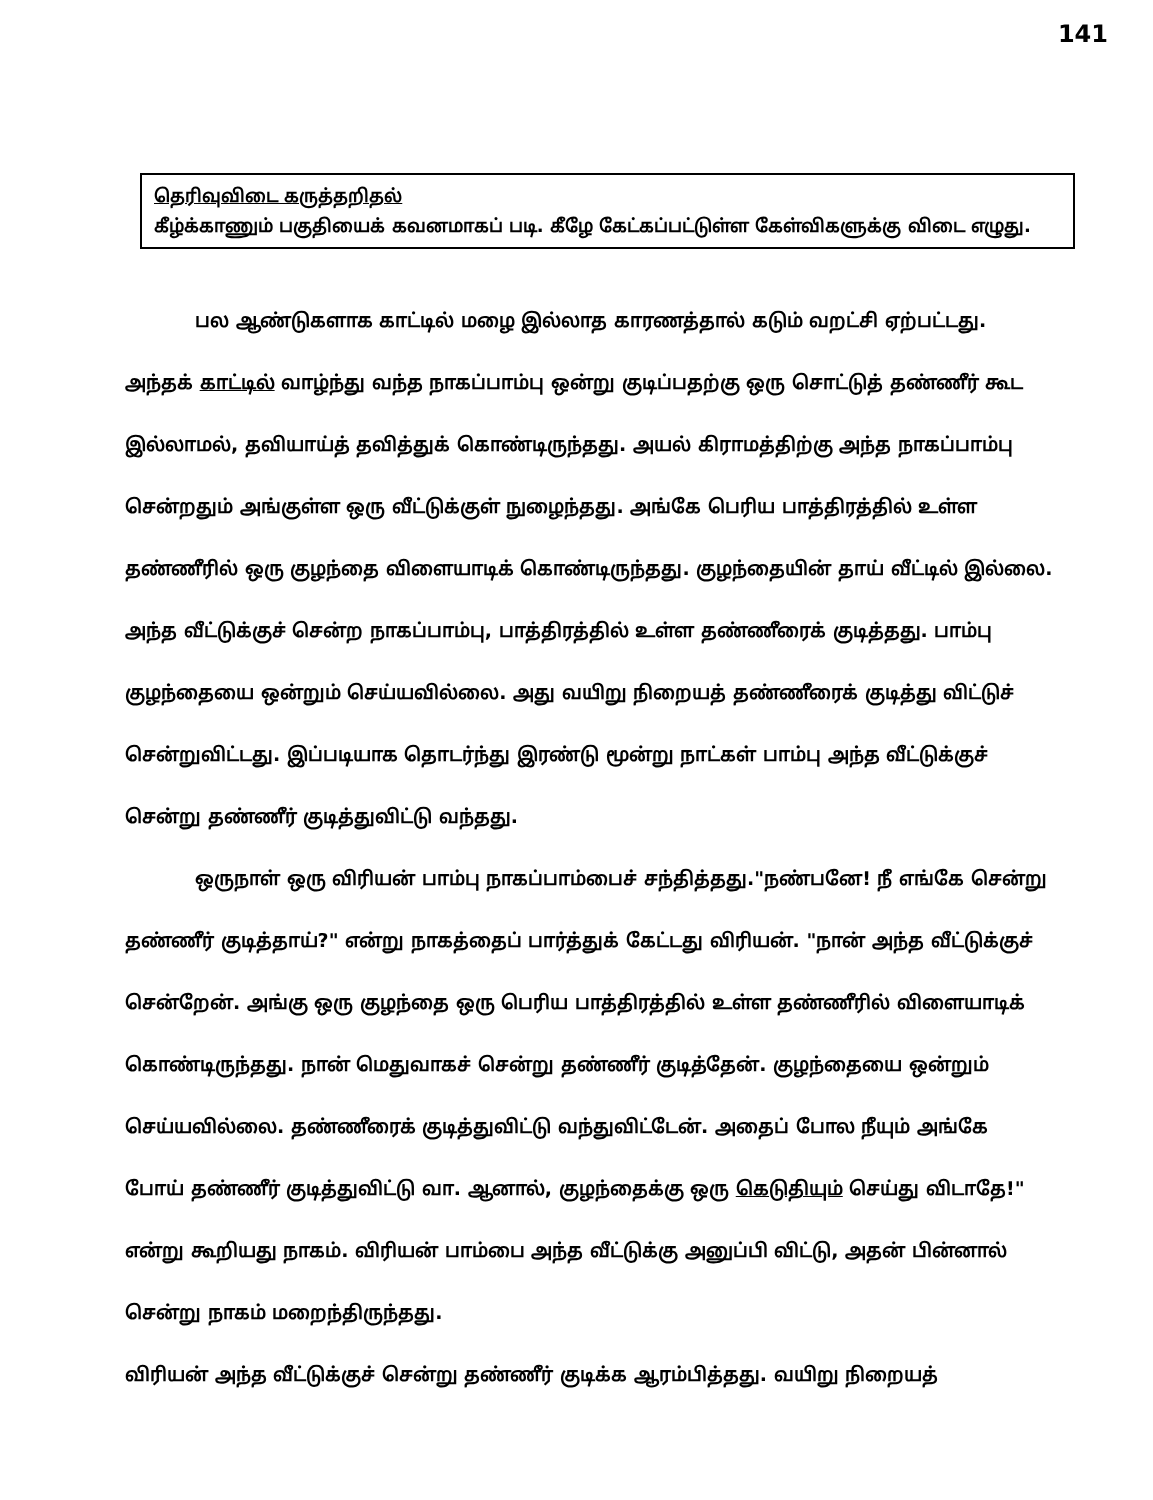141
தெரிவுவிடை கருத்தறிதல்
கீழ்க்காணும் பகுதியைக் கவனமாகப் படி. கீழே கேட்கப்பட்டுள்ள கேள்விகளுக்கு விடை எழுது.
பல ஆண்டுகளாக காட்டில் மழை இல்லாத காரணத்தால் கடும் வறட்சி ஏற்பட்டது. அந்தக் காட்டில் வாழ்ந்து வந்த நாகப்பாம்பு ஒன்று குடிப்பதற்கு ஒரு சொட்டுத் தண்ணீர் கூட இல்லாமல், தவியாய்த் தவித்துக் கொண்டிருந்தது. அயல் கிராமத்திற்கு அந்த நாகப்பாம்பு சென்றதும் அங்குள்ள ஒரு வீட்டுக்குள் நுழைந்தது. அங்கே பெரிய பாத்திரத்தில் உள்ள தண்ணீரில் ஒரு குழந்தை விளையாடிக் கொண்டிருந்தது. குழந்தையின் தாய் வீட்டில் இல்லை. அந்த வீட்டுக்குச் சென்ற நாகப்பாம்பு, பாத்திரத்தில் உள்ள தண்ணீரைக் குடித்தது. பாம்பு குழந்தையை ஒன்றும் செய்யவில்லை. அது வயிறு நிறையத் தண்ணீரைக் குடித்து விட்டுச் சென்றுவிட்டது. இப்படியாக தொடர்ந்து இரண்டு மூன்று நாட்கள் பாம்பு அந்த வீட்டுக்குச் சென்று தண்ணீர் குடித்துவிட்டு வந்தது.
ஒருநாள் ஒரு விரியன் பாம்பு நாகப்பாம்பைச் சந்தித்தது."நண்பனே! நீ எங்கே சென்று தண்ணீர் குடித்தாய்?" என்று நாகத்தைப் பார்த்துக் கேட்டது விரியன். "நான் அந்த வீட்டுக்குச் சென்றேன். அங்கு ஒரு குழந்தை ஒரு பெரிய பாத்திரத்தில் உள்ள தண்ணீரில் விளையாடிக் கொண்டிருந்தது. நான் மெதுவாகச் சென்று தண்ணீர் குடித்தேன். குழந்தையை ஒன்றும் செய்யவில்லை. தண்ணீரைக் குடித்துவிட்டு வந்துவிட்டேன். அதைப் போல நீயும் அங்கே போய் தண்ணீர் குடித்துவிட்டு வா. ஆனால், குழந்தைக்கு ஒரு கெடுதியும் செய்து விடாதே!" என்று கூறியது நாகம். விரியன் பாம்பை அந்த வீட்டுக்கு அனுப்பி விட்டு, அதன் பின்னால் சென்று நாகம் மறைந்திருந்தது.
விரியன் அந்த வீட்டுக்குச் சென்று தண்ணீர் குடிக்க ஆரம்பித்தது. வயிறு நிறையத்